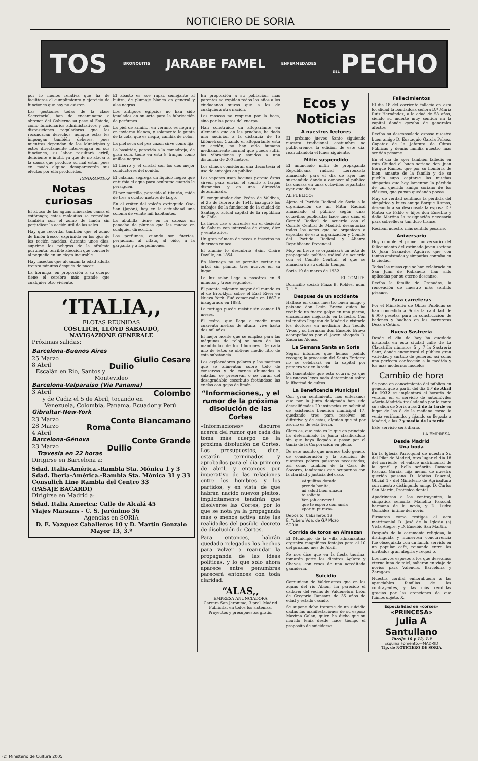NOTICIERO DE SORIA
TOS BRONQUITIS JARABE FAMEL ENFERMEDADES DEL PECHO
por lo menos relativa que ha de facilitaros el cumplimiento y ejercicio de funciones que hoy no existen.
Las gestiones todas de la clase Secretarial, han de encaminarse a obtener del Gobierno su pase al Estado, como funcionarios administrativos y con disposiciones reguladoras que les reconozcan derechos, aunque estas les impongan también deberes, pues mientras dependan de los Municipios y estos directamente intervengan en sus funciones, su labor resultará exiril, deficiente e inutil, ya que de no atacar a la causa que produce su mal estar, pues en modo alguno desaparecerán sus efectos por ella producidos.
IGNORANTIUS
Notas curiosas
El abuso de las aguas minerales cansa el estómago; estas molestias se remedian también con el zumo de limón sin perjudicar la acción útil de las sales.
Hay que recordar también que el zumo de limón fresco, exprimido en los ojos de los recién nacidos, durante unos días, suprime los peligros de la oftalmía purulenta, terrible afección que convierte al pequeño en un ciego incurable.
Hay insectos que alcanzan la edad adulta treinta minutos después de nacer.
La hormiga, en proporción a su cuerpo tiene el cerebro más grande que cualquier otro viviente.
El abasto es ave rapaz semejante al buitre, de plumaje blanco en general y alas negras.
Los antiguos egipcios no han sido igualados en su arte para la fabricación de perfumes.
La piel de armiño, en verano, es negra y en invierno blanca, y solamente la punta de la cola, que es negra, cambia de color.
La piel seca del pez cazón sirve como lija.
La basáride, parecida a la comadreja, de gran cola, tiene en ésta 8 franjas como anillos negros.
El hierro y el cristal son los dos mejor conductores del sonido.
El calamar segrega un líquido negro que enturbia el agua para ocultarse cuando le persiguen.
El pez martillo, parecido al tiburón, mide de tres a cuatro metros de largo.
En el cráter del volcán extinguido Oso-San (Japón), hay en la actualidad una colonia de veinte mil habitantes.
La abubilla tiene en la cabeza un penacho de plumas que las mueve en cualquier dirección.
Los perfumes, cuando son fuertes, perjudican al olfato, al oído, a la garganta y a los pulmones.
‘ITALIA,,
FLOTAS REUNIDAS
COSULICH, LLOYD SABAUDO,
NAVIGAZIONE GENERALE
Próximas salidas:
Barcelona-Buenos Aires
25 Marzo Giulio Cesare
8 Abril Duilio
Escalán en Rio, Santos y Montevideo
Barcelona-Valparaiso (Via Panama)
3 Abril Colombo
y de Cadiz el 5 de Abril, tocando en Venezuela, Colombia, Panama, Ecuador y Perú.
Gibraltar-New-York
23 Marzo Conte Biancamano
28 Marzo Roma
4 Abril Conte Grande
Barcelona-Génova
23 Marzo Duilio
Travesía en 22 horas
Dirigirse en Barcelona a:
Sdad. Italia-América.-Rambla Sta. Mónica 1 y 3
Sdad. Iberia-América.-Rambla Sta. Mónica 31 y 33
Consulich Line Rambla del Centro 33
(PASAJE BACARDI)
Dirigirse en Madrid a:
Sdad. Italia America: Calle de Alcalá 45
Viajes Marsans - C. S. Jerónimo 36
Agencias en SORIA
D. E. Vazquez Caballeros 10 y D. Martin Gonzalo Mayor 13, 3.º
En proporción a su población, más patentes se expiden todos los años a los ciudadanos suizos que a los de cualquiera otra nación.
Las moscas no respiran por la boca, sino por los poros del cuerpo.
Han construído un altoparlante en Alemania que en las pruebas, ha dado una audición a la distancia de 15 kilómetros. Cuando el altoparlante está en acción, no hay oído humano medianamente normal que pueda sufrir las vibraciones y sonidos a una distancia de 200 metros.
Los chinos consideran una decortesía el uso de anteojos en público.
Los vapores usan bocinas porque éstas sirven para enviar el sonido a largas distancias y en una dirección determinada.
El conquistador don Pedro de Valdivia, el 25 de febrero de 1541, inauguró los trabajos de la fundación de la ciudad de Santiago, actual capital de la república de Chile.
La lluvia cae a torrentes en el desierto de Sahara con intervalos de cinco, diez y veinte años.
Un gran número de peces e insectos no duermen nunca.
El alumio lo descubrió Saint Claire Daville, en 1854.
En Noruega no se permite cortar un árbol sin plantar tres nuevos en su lugar.
La luz solar llega a nosotros en 8 minutos y trece segundos.
El puente colgante mayor del mundo es el de Brooklyn, sobre el East River en Nueva York. Fué comenzado en 1867 e inaugurado en 1883.
La tortuga puede resistir sin comer 18 meses.
El cedro, que llega a medir unos cuarenta metros de altura, vive hasta dos mil años.
El mejor aceite que se emplea para las máquinas de reloj se saca de las mandíbulas de los tiburones. De cada uno de éstos se obtiene medio litro de esta substancia.
Los exploradores polares y los marinos que se alimentan sobre todo de conservas y de carnes ahumadas o saladas, se preservan o se curan del desagradable escorbuto frotándose las encías con gajos de limón.
“Informaciones,, y el rumor de la próxima disolución de las Cortes
«Informaciones» discurre acerca del rumor que cada día toma más cuerpo de la próxima disolución de Cortes. Los presupuestos, dice, estarán terminados y aprobados para el día primero de abril, y entonces por imperativo de las relaciones entre los hombres y los partidos, y en vista de que habrán nacido nuevos pleitos, implícitamente tendrán que disolverse las Cortes, por lo que se nota ya la propaganda más o menos activa ante las realidades del posible decreto de disolución de Cortes.
Para entonces, habrán quedado relegados los hechos para volver a reanudar la propaganda de las ideas políticas, y lo que solo ahora aparece entre penumbras parecerá entonces con toda claridad.
“ALAS,,
EMPRESA ANUNCIADORA
Carrera San Jerónimo, 3 pral. Madrid
Publicitat en todos los sistemas.
Proyectos y presupuestos gratis.
Ecos y Noticias
A nuestros lectores
El próximo jueves Santo siguiendo nuestra tradicional costumbre no publicaremos la edición de este dia, reanudandola el lunes siguiente.
Mitin suspendido
El anunciado mitin de propaganda Republicana radical Lerrouxista anunciado para el dia de ayer fué suspendido dando a conocer al público las causas en unas octavillas repartidas ayer que dicen:
AL PUBLICO:
Ajeno el Partido Radical de Soria a la organización de un Mitin Radical anunciado al público según unas octavillas publicadas hace unos dias, el Comité Radical de acuerdo con el Comité Central de Madrid, desautoriza todos los actos que se organicen a espaldas de esta organización y Comité del Partido Radical y Alianza Republicana Provincial.
Muy en breve se organizará un acto de propaganda política radical de acuerdo con el Comité Central, el que se anunciará a su debido tiempo.
Soria 19 de marzo de 1932
EL COMITE.
Domicilio social: Plaza B. Robles, núm. 7, 1.º
Despues de un accidente
Hallase en cama nuestro buen amigo y paisano don León Brieva quien ha recibido un fuerte golpe en una pierna, encuentrase mejorado en la fecha. Con tal motivo llegaron de Madrid a visitarle los doctores en medicina don Teofilo Vivas y su hermano don Eusebio Brieva acompañados por el joven abogado D. Zacarias Alonso.
La Semana Santa en Soria
Según informes que hemos podido recoger, la procesión del Santo Entierro no se celebrará en la capital por primera vez en la vida.
Es lamentable que esto ocurra, ya que las nuevas leyes nada determinan sobre la libertad de cultos.
La Beneficencia Municipal
Con gran sentimiento nos enteramos que por la Junta designada han sido descalificadas 20 instancias en solicitud de asistencia benefica municipal 17, quedando tres para resolver en difinitiva y de estas, alguien que ni por asomo es de esta tierra.
Claro es, que esto es lo que en principio ha determinado la Junta clasificadora sin que haya llegado a pasar por el tamiz de la Corporación en pleno.
De este asunto que merece todo genero de consideración y la atención de nuestros pobres paisanos necesitados; así como también de la Casa de Socorro, tendremos que ocuparnos con la claridad y justicia del caso.
«Aguilita» dorada
prenda bonita,
mi salud bien amada
te solicita.
Ven ¡oh cerveza!
que te espero con ansia
«por tu pureza».
Depósito: Caballeros 12
E. Yubero Vda. de G.ª Mozo
SORIA
Corrida de toros en Almazan
El Municipio de la villa adnamantina organiza magnificos festejos para el 10 del proximo mes de Abril.
Se nos dice que en la fiesta taurina, tomarán parte los diestros Agüero y Chaves, con reses de una acreditada ganaderia.
Suicidio
Comunican de Valdenarros que en las aguas del rio Abión, ha parecido el cadaver del vecino de Valdenebro, León de Gregorio Ransanz de 35 años de edad y estado casado.
Se supone debe tratarse de un suicidio dadas las manifestaciones de su esposa Maxima Galan, quien ha dicho que su marido tenia desde hace tiempo el proposito de suicidarse.
Fallecimientos
El día 18 del corriente falleció en esta localidad la bondadosa señora D.ª María Ruiz Hernández, a la edad de 58 años, siendo su muerte muy sentida en la capital donde gozaba de generales afectos
Reciba su desconsolado esposo nuestro buen amigo D. Eustaquio Garcia Pelaez, Capataz de la Jefatura de Obras Públicas y demás familia nuestro más sentido pésame.
En el día de ayer también falleció en esta Ciudad el buen soriano don Juan Borque Ramos, que por su hombría de bien, amante de la familia y de su pueblo supo captarse las muchas simpatías que hoy lamentan la pérdida de tan querido amigo soriano de los clásicos, que ya van quedando pocos.
Muy de verdad sentimos la pérdida del simpático y buen amigo Borque Ramos, deseando a su desconsolada esposa D.ª Matea de Pablo e hijos don Eusebio y doña Martina la resignación necesaria para sobrellevar tan duro trance.
Reciban nuestro más sentido pésame.
Aniversario
Hoy cumple el primer aniversario del fallecimiento del estimado joven soriano D. Juan Granados Aguirre, que con tantas amistades y simpatías contaba en la ciudad.
Todas las misas que se han celebrado en San Juan de Rabanera, han sido aplicadas por su eterno descanso.
Reciba la familia de Granados, la renovación de nuestro más sentido pésame.
Para carreteras
Por el Ministerio de Obras Públicas se han concedido a Soria la cantidad de 6.000 pesetas para la construcción de badenes y bacheo en las carreteras Deza a Cetina.
Nueva Sastreria
Desde el dia de hoy ha quedado instalada en esta ciudad calle de La Claustrilla números 5 y 7 la Sastreria Sanz, donde encontrará el público gran variedad y surtido de géneros, así como una perfecta confección a la medida y los más modernos modelos.
Cambio de hora
Se pone en conocimiento del público en general que a partir del dia 1.º de Abril de 1932 se implantará el horario de verano, en el servicio de automóviles «Soria-Madrid» trasladando por lo tanto su salida de Soria a las 2 de la tarde en lugar de las 8 de la mañana como lo venia verificando, y fijando su llegada a Madrid, a las 7 y media de la tarde
Este servicio será diario.
LA EMPRESA.
Desde Madrid
Una boda
En la Iglesia Parroquial de nuestra Sr. del Pilar de Madrid, tuvo lugar el dia 18 del corriente, el enlace matrimonial de la gentil y bella señorita Ramona Pascual Garcia, hija menor de nuestro querido paisano D. Matias Pascual, Oficial 1.º del Ministerio de Agricultura con nuestro distinguido amigo D. Carlos San Martin, Protésico dental.
Apadrinaron a los contrayentes, la simpatica señorita Manolita Pascual, hermana de la novia, y D. Isidro González, intimo del novio.
Firmaron como testigos el acta matrimonial D. José de la Iglesia (a) Vista Alegre, y D. Eusebio San Martin.
Después de la ceremonia religiosa, la distinguida y numerosa concurrencia fué obsequiada con un lunch, servido en un popular café, reinando entre los invitados gran alegria y regocijo.
Los nuevos esposos a los que deseamos eterna luna de miel, salieron en viaje de novios para Valencia, Barcelona y Zaragoza.
Nuestra cordial enhorabuena a las apreciables familias de los contrayentes, y las más rendidas gracias por las atenciones de que fuimos objeto. X.
Especialidad en «corses»
«PRINCESA»
Julia A Santullano
Torrija 10 y 12, 1.º
Esquina Fomento.—MADRID
Tip. de NOTICIERO DE SORIA
(c) Ministerio de Cultura 2005